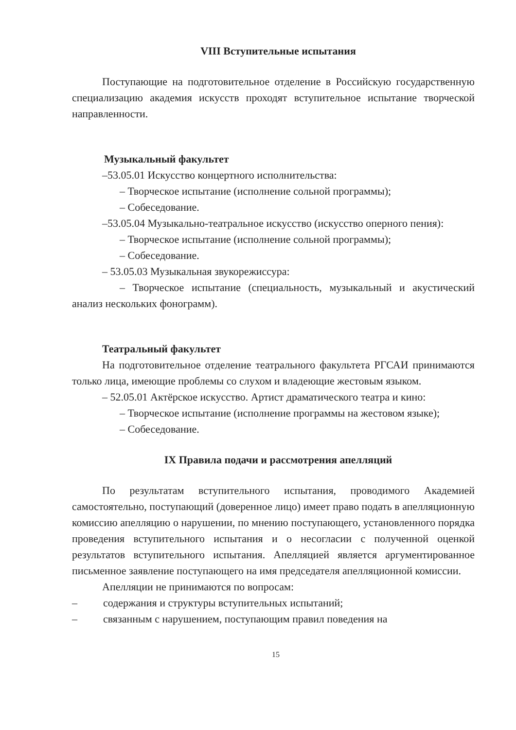VIII Вступительные испытания
Поступающие на подготовительное отделение в Российскую государственную специализацию академия искусств проходят вступительное испытание творческой направленности.
Музыкальный факультет
–53.05.01 Искусство концертного исполнительства:
– Творческое испытание (исполнение сольной программы);
– Собеседование.
–53.05.04 Музыкально-театральное искусство (искусство оперного пения):
– Творческое испытание (исполнение сольной программы);
– Собеседование.
– 53.05.03 Музыкальная звукорежиссура:
– Творческое испытание (специальность, музыкальный и акустический анализ нескольких фонограмм).
Театральный факультет
На подготовительное отделение театрального факультета РГСАИ принимаются только лица, имеющие проблемы со слухом и владеющие жестовым языком.
– 52.05.01 Актёрское искусство. Артист драматического театра и кино:
– Творческое испытание (исполнение программы на жестовом языке);
– Собеседование.
IX Правила подачи и рассмотрения апелляций
По результатам вступительного испытания, проводимого Академией самостоятельно, поступающий (доверенное лицо) имеет право подать в апелляционную комиссию апелляцию о нарушении, по мнению поступающего, установленного порядка проведения вступительного испытания и о несогласии с полученной оценкой результатов вступительного испытания. Апелляцией является аргументированное письменное заявление поступающего на имя председателя апелляционной комиссии.
Апелляции не принимаются по вопросам:
– содержания и структуры вступительных испытаний;
– связанным с нарушением, поступающим правил поведения на
15